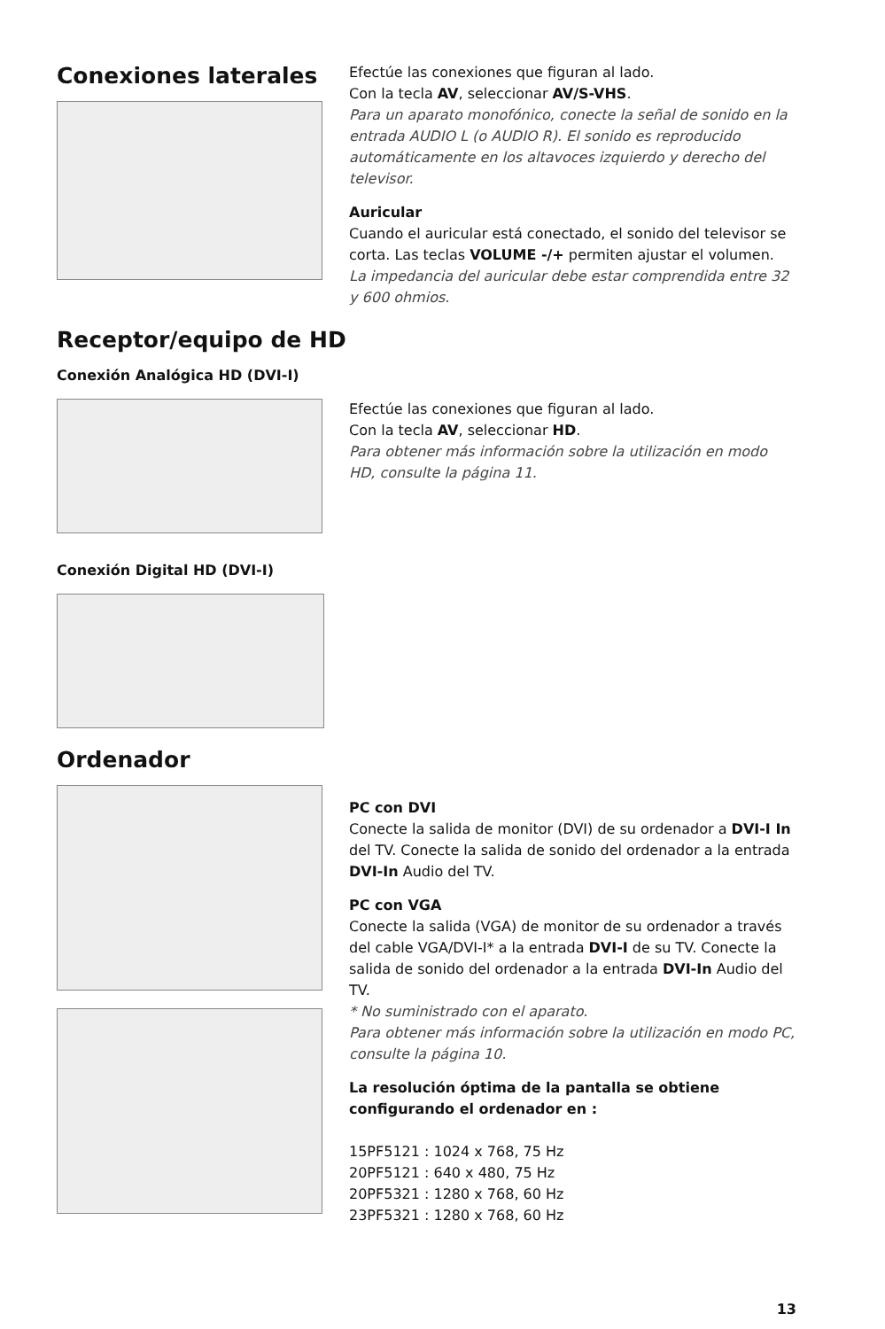Conexiones laterales
Efectúe las conexiones que figuran al lado.
Con la tecla AV, seleccionar AV/S-VHS.
Para un aparato monofónico, conecte la señal de sonido en la entrada AUDIO L (o AUDIO R). El sonido es reproducido automáticamente en los altavoces izquierdo y derecho del televisor.
Auricular
Cuando el auricular está conectado, el sonido del televisor se corta. Las teclas VOLUME -/+ permiten ajustar el volumen.
La impedancia del auricular debe estar comprendida entre 32 y 600 ohmios.
Receptor/equipo de HD
Conexión Analógica HD (DVI-I)
Efectúe las conexiones que figuran al lado.
Con la tecla AV, seleccionar HD.
Para obtener más información sobre la utilización en modo HD, consulte la página 11.
Conexión Digital HD (DVI-I)
Ordenador
PC con DVI
Conecte la salida de monitor (DVI) de su ordenador a DVI-I In del TV. Conecte la salida de sonido del ordenador a la entrada DVI-In Audio del TV.
PC con VGA
Conecte la salida (VGA) de monitor de su ordenador a través del cable VGA/DVI-I* a la entrada DVI-I de su TV. Conecte la salida de sonido del ordenador a la entrada DVI-In Audio del TV.
* No suministrado con el aparato.
Para obtener más información sobre la utilización en modo PC, consulte la página 10.
La resolución óptima de la pantalla se obtiene configurando el ordenador en :
15PF5121 : 1024 x 768, 75 Hz
20PF5121 : 640 x 480, 75 Hz
20PF5321 : 1280 x 768, 60 Hz
23PF5321 : 1280 x 768, 60 Hz
13